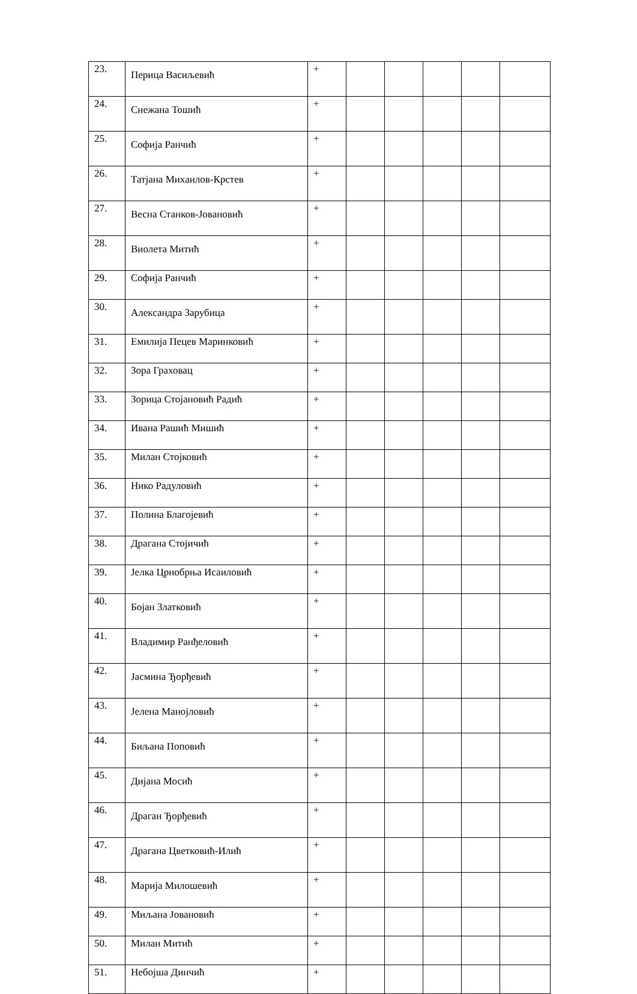| 23. | Перица Васиљевић | + | | | | | |
| 24. | Снежана Тошић | + | | | | | |
| 25. | Софија Ранчић | + | | | | | |
| 26. | Татјана Михаилов-Крстев | + | | | | | |
| 27. | Весна Станков-Јовановић | + | | | | | |
| 28. | Виолета Митић | + | | | | | |
| 29. | Софија Ранчић | + | | | | | |
| 30. | Александра Зарубица | + | | | | | |
| 31. | Емилија Пецев Маринковић | + | | | | | |
| 32. | Зора Граховац | + | | | | | |
| 33. | Зорица Стојановић Радић | + | | | | | |
| 34. | Ивана Рашић Мишић | + | | | | | |
| 35. | Милан Стојковић | + | | | | | |
| 36. | Нико Радуловић | + | | | | | |
| 37. | Полина Благојевић | + | | | | | |
| 38. | Драгана Стојичић | + | | | | | |
| 39. | Јелка Црнобрња Исаиловић | + | | | | | |
| 40. | Бојан Златковић | + | | | | | |
| 41. | Владимир Ранђеловић | + | | | | | |
| 42. | Јасмина Ђорђевић | + | | | | | |
| 43. | Јелена Манојловић | + | | | | | |
| 44. | Биљана Поповић | + | | | | | |
| 45. | Дијана Мосић | + | | | | | |
| 46. | Драган Ђорђевић | + | | | | | |
| 47. | Драгана Цветковић-Илић | + | | | | | |
| 48. | Марија Милошевић | + | | | | | |
| 49. | Миљана Јовановић | + | | | | | |
| 50. | Милан Митић | + | | | | | |
| 51. | Небојша Динчић | + | | | | | |